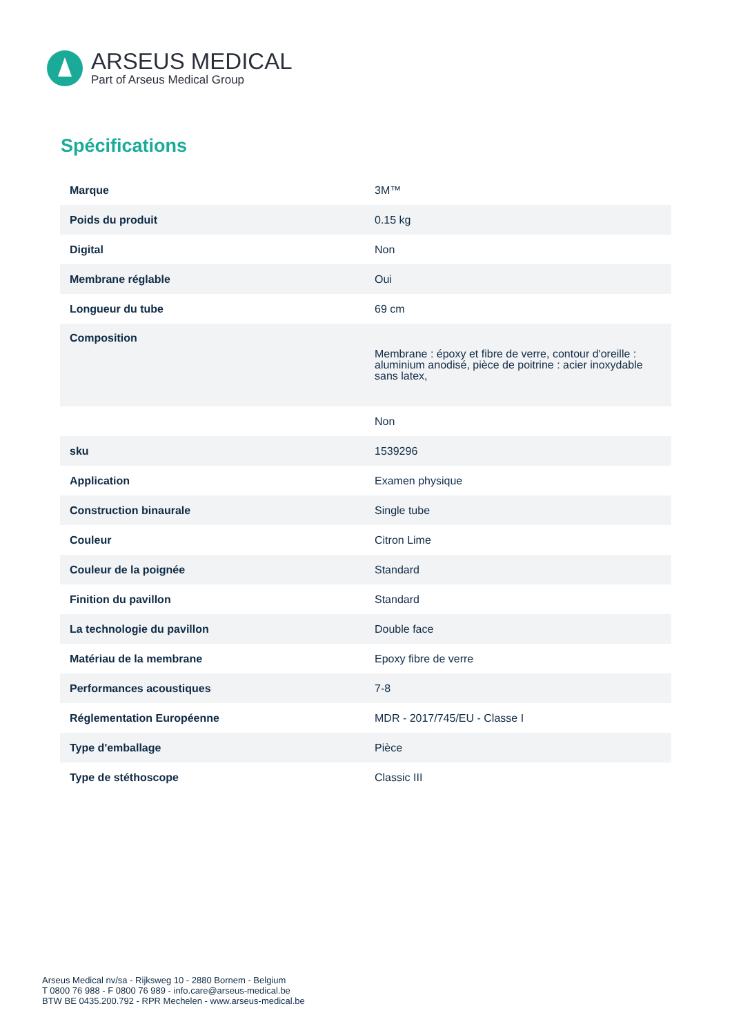ARSEUS MEDICAL
Part of Arseus Medical Group
Spécifications
| Marque | 3M™ |
| Poids du produit | 0.15 kg |
| Digital | Non |
| Membrane réglable | Oui |
| Longueur du tube | 69 cm |
| Composition | Membrane : époxy et fibre de verre, contour d'oreille : aluminium anodisé, pièce de poitrine : acier inoxydable sans latex, |
| | Non |
| sku | 1539296 |
| Application | Examen physique |
| Construction binaurale | Single tube |
| Couleur | Citron Lime |
| Couleur de la poignée | Standard |
| Finition du pavillon | Standard |
| La technologie du pavillon | Double face |
| Matériau de la membrane | Epoxy fibre de verre |
| Performances acoustiques | 7-8 |
| Réglementation Européenne | MDR - 2017/745/EU - Classe I |
| Type d'emballage | Pièce |
| Type de stéthoscope | Classic III |
Arseus Medical nv/sa - Rijksweg 10 - 2880 Bornem - Belgium
T 0800 76 988 - F 0800 76 989 - info.care@arseus-medical.be
BTW BE 0435.200.792 - RPR Mechelen - www.arseus-medical.be